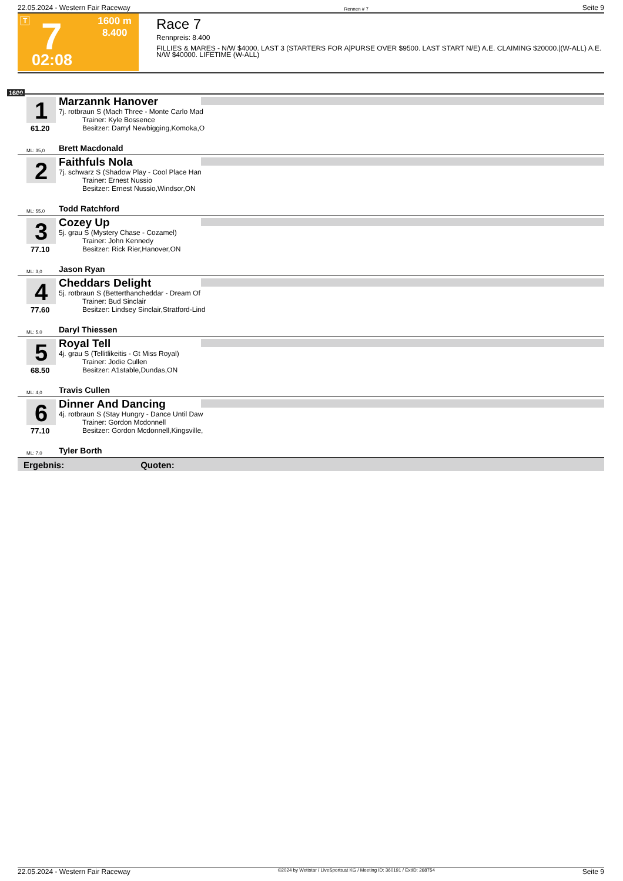22.05.2024 - Western Fair Raceway Rennen # 7 Seite 9
T 7 1600 m
8.400
02:08
Race 7
Rennpreis: 8.400
FILLIES & MARES - N/W $4000. LAST 3 (STARTERS FOR A|PURSE OVER $9500. LAST START N/E) A.E. CLAIMING $20000.|(W-ALL) A.E. N/W $40000. LIFETIME (W-ALL)
1600
1
61.20
Marzannk Hanover
7j. rotbraun S (Mach Three - Monte Carlo Mad
Trainer: Kyle Bossence
Besitzer: Darryl Newbigging,Komoka,O
ML: 35,0 Brett Macdonald
2
Faithfuls Nola
7j. schwarz S (Shadow Play - Cool Place Han
Trainer: Ernest Nussio
Besitzer: Ernest Nussio,Windsor,ON
ML: 55,0 Todd Ratchford
3
77.10
Cozey Up
5j. grau S (Mystery Chase - Cozamel)
Trainer: John Kennedy
Besitzer: Rick Rier,Hanover,ON
ML: 3,0 Jason Ryan
4
77.60
Cheddars Delight
5j. rotbraun S (Betterthancheddar - Dream Of
Trainer: Bud Sinclair
Besitzer: Lindsey Sinclair,Stratford-Lind
ML: 5,0 Daryl Thiessen
5
68.50
Royal Tell
4j. grau S (Tellitlikeitis - Gt Miss Royal)
Trainer: Jodie Cullen
Besitzer: A1stable,Dundas,ON
ML: 4,0 Travis Cullen
6
77.10
Dinner And Dancing
4j. rotbraun S (Stay Hungry - Dance Until Daw
Trainer: Gordon Mcdonnell
Besitzer: Gordon Mcdonnell,Kingsville,
ML: 7,0 Tyler Borth
Ergebnis: Quoten:
22.05.2024 - Western Fair Raceway ©2024 by Wettstar / LiveSports.at KG / Meeting ID: 360191 / ExtID: 268754 Seite 9